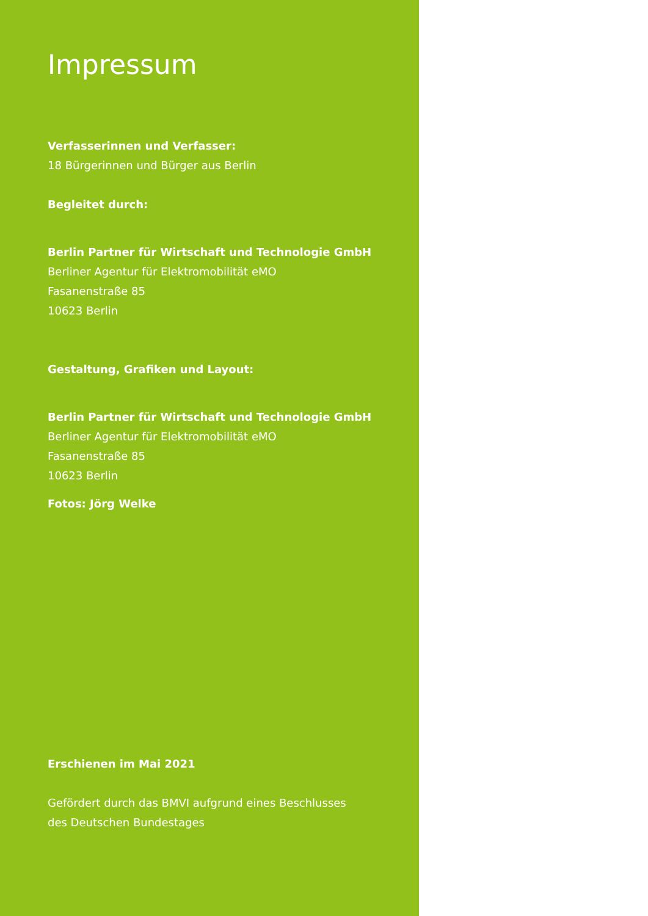Impressum
Verfasserinnen und Verfasser:
18 Bürgerinnen und Bürger aus Berlin
Begleitet durch:
Berlin Partner für Wirtschaft und Technologie GmbH
Berliner Agentur für Elektromobilität eMO
Fasanenstraße 85
10623 Berlin
Gestaltung, Grafiken und Layout:
Berlin Partner für Wirtschaft und Technologie GmbH
Berliner Agentur für Elektromobilität eMO
Fasanenstraße 85
10623 Berlin
Fotos: Jörg Welke
Erschienen im Mai 2021
Gefördert durch das BMVI aufgrund eines Beschlusses
des Deutschen Bundestages